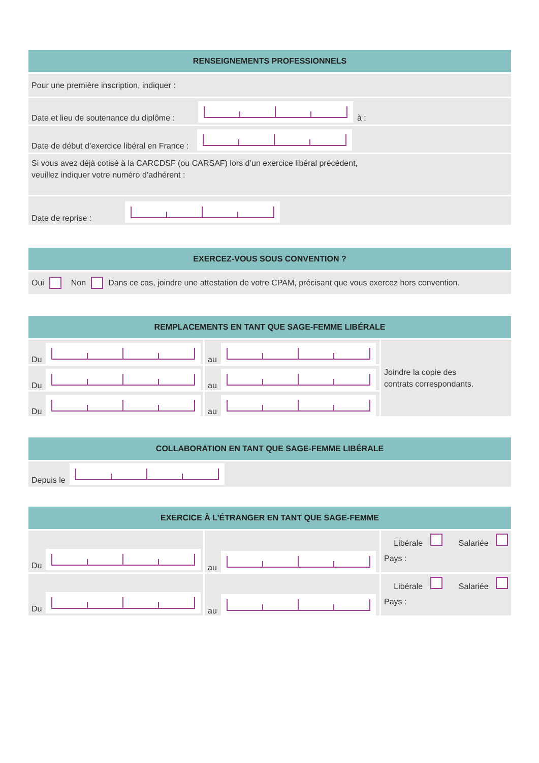RENSEIGNEMENTS PROFESSIONNELS
Pour une première inscription, indiquer :
Date et lieu de soutenance du diplôme : à :
Date de début d’exercice libéral en France :
Si vous avez déjà cotisé à la CARCDSF (ou CARSAF) lors d’un exercice libéral précédent,
veuillez indiquer votre numéro d’adhérent :
Date de reprise :
EXERCEZ-VOUS SOUS CONVENTION ?
Oui Non Dans ce cas, joindre une attestation de votre CPAM, précisant que vous exercez hors convention.
REMPLACEMENTS EN TANT QUE SAGE-FEMME LIBÉRALE
Du
au
Joindre la copie des
contrats correspondants.
Du
au
Du
au
COLLABORATION EN TANT QUE SAGE-FEMME LIBÉRALE
Depuis le
EXERCICE À L’ÉTRANGER EN TANT QUE SAGE-FEMME
Du
au
Libérale Salariée
Pays :
Du
au
Libérale Salariée
Pays :